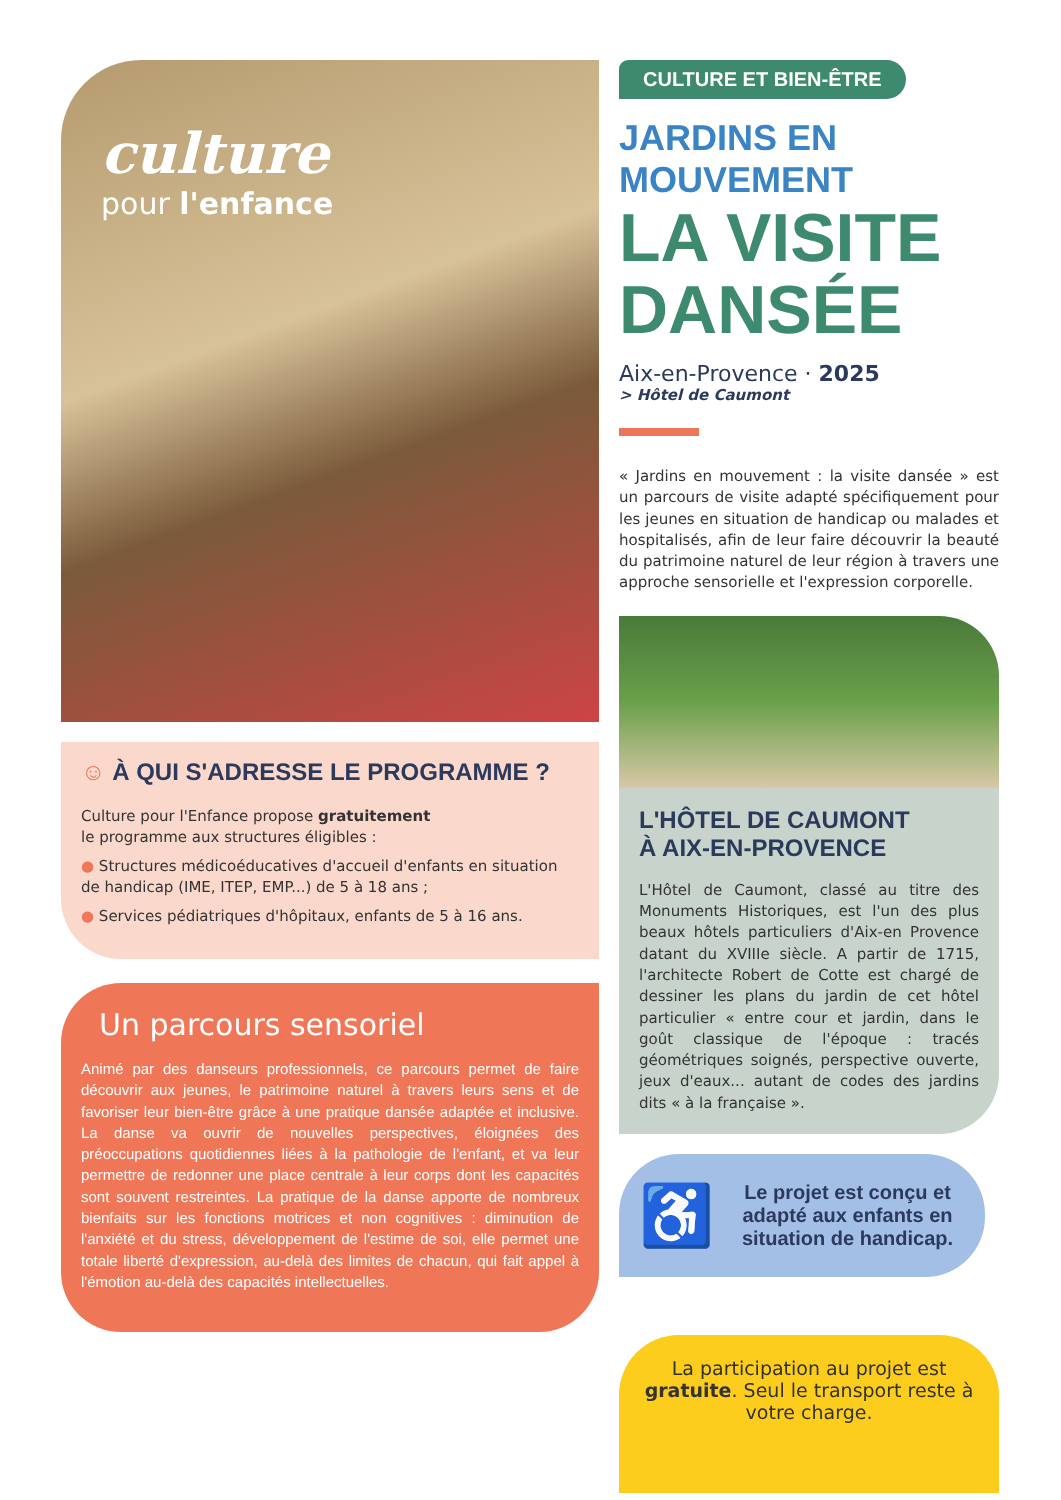culture
pour l'enfance
☺ À QUI S'ADRESSE LE PROGRAMME ?
Culture pour l'Enfance propose gratuitement
le programme aux structures éligibles :
● Structures médicoéducatives d'accueil d'enfants en situation de handicap (IME, ITEP, EMP...) de 5 à 18 ans ;
● Services pédiatriques d'hôpitaux, enfants de 5 à 16 ans.
Un parcours sensoriel
Animé par des danseurs professionnels, ce parcours permet de faire découvrir aux jeunes, le patrimoine naturel à travers leurs sens et de favoriser leur bien-être grâce à une pratique dansée adaptée et inclusive. La danse va ouvrir de nouvelles perspectives, éloignées des préoccupations quotidiennes liées à la pathologie de l'enfant, et va leur permettre de redonner une place centrale à leur corps dont les capacités sont souvent restreintes. La pratique de la danse apporte de nombreux bienfaits sur les fonctions motrices et non cognitives : diminution de l'anxiété et du stress, développement de l'estime de soi, elle permet une totale liberté d'expression, au-delà des limites de chacun, qui fait appel à l'émotion au-delà des capacités intellectuelles.
CULTURE ET BIEN-ÊTRE
JARDINS EN MOUVEMENT
LA VISITE DANSÉE
Aix-en-Provence · 2025
> Hôtel de Caumont
« Jardins en mouvement : la visite dansée » est un parcours de visite adapté spécifiquement pour les jeunes en situation de handicap ou malades et hospitalisés, afin de leur faire découvrir la beauté du patrimoine naturel de leur région à travers une approche sensorielle et l'expression corporelle.
L'HÔTEL DE CAUMONT
À AIX-EN-PROVENCE
L'Hôtel de Caumont, classé au titre des Monuments Historiques, est l'un des plus beaux hôtels particuliers d'Aix-en Provence datant du XVIIIe siècle. A partir de 1715, l'architecte Robert de Cotte est chargé de dessiner les plans du jardin de cet hôtel particulier « entre cour et jardin, dans le goût classique de l'époque : tracés géométriques soignés, perspective ouverte, jeux d'eaux... autant de codes des jardins dits « à la française ».
♿ Le projet est conçu et adapté aux enfants en situation de handicap.
La participation au projet est gratuite. Seul le transport reste à votre charge.